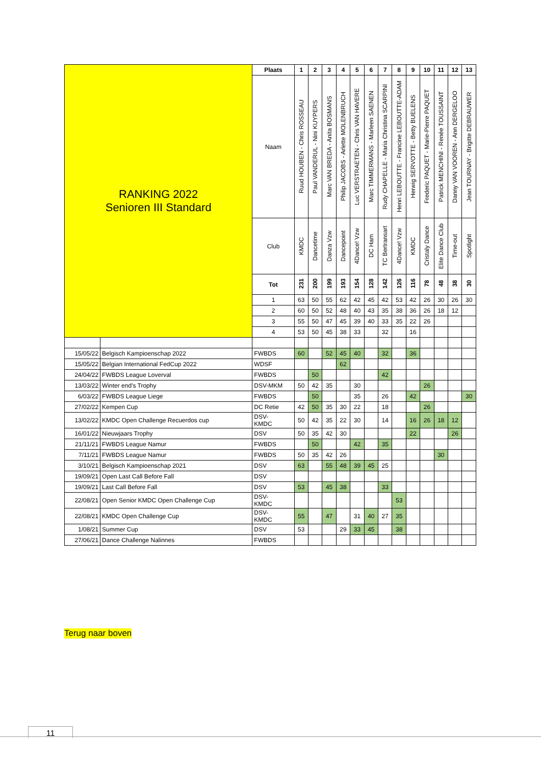| RANKING 2022 Senioren III Standard | | Plaats | 1 | 2 | 3 | 4 | 5 | 6 | 7 | 8 | 9 | 10 | 11 | 12 | 13 |
| | | Naam | Ruud HOUBEN - Chris ROSSEAU | Paul VANDERUL - Nini KUYPERS | Marc VAN BREDA - Anita BOSMANS | Philip JACOBS - Arlette MOLENBRUCH | Luc VERSTRAETEN - Chris VAN HAVERE | Marc TIMMERMANS - Marleen SAENEN | Rudy CHAPELLE - Maria Christina SCARPINI | Henri LEBOUTTE - Francine LEBOUTTE-ADAM | Herwig SERVOTTE - Betty BUELENS | Frederic PAQUET - Marie-Pierre PAQUET | Patrick MENCHINI - Renée TOUSSAINT | Danny VAN VOOREN - Ann DERGELOO | Jean TOURNAY - Brigitte DEBRAUWER |
| | | Club | KMDC | Dancetime | Danza Vzw | Dancepoint | 4Dance! Vzw | DC Ham | TC Bertransart | 4Dance! Vzw | KMDC | Cristaly Dance | Elite Dance Club | Time-out | Spotlight |
| | | Tot | 231 | 200 | 199 | 193 | 154 | 128 | 142 | 126 | 116 | 78 | 48 | 38 | 30 |
| | | 1 | 63 | 50 | 55 | 62 | 42 | 45 | 42 | 53 | 42 | 26 | 30 | 26 | 30 |
| | | 2 | 60 | 50 | 52 | 48 | 40 | 43 | 35 | 38 | 36 | 26 | 18 | 12 | |
| | | 3 | 55 | 50 | 47 | 45 | 39 | 40 | 33 | 35 | 22 | 26 | | | |
| | | 4 | 53 | 50 | 45 | 38 | 33 | | 32 | | 16 | | | | |
| 15/05/22 | Belgisch Kampioenschap 2022 | FWBDS | 60 | | 52 | 45 | 40 | | 32 | | 36 | | | | |
| 15/05/22 | Belgian International FedCup 2022 | WDSF | | | | 62 | | | | | | | | | |
| 24/04/22 | FWBDS League Loverval | FWBDS | | 50 | | | | | 42 | | | | | | |
| 13/03/22 | Winter end's Trophy | DSV-MKM | 50 | 42 | 35 | | 30 | | | | | 26 | | | |
| 6/03/22 | FWBDS League Liege | FWBDS | | 50 | | | 35 | | 26 | | 42 | | | | 30 |
| 27/02/22 | Kempen Cup | DC Retie | 42 | 50 | 35 | 30 | 22 | | 18 | | | 26 | | | |
| 13/02/22 | KMDC Open Challenge Recuerdos cup | DSV- KMDC | 50 | 42 | 35 | 22 | 30 | | 14 | | 16 | 26 | 18 | 12 | |
| 16/01/22 | Nieuwjaars Trophy | DSV | 50 | 35 | 42 | 30 | | | | | 22 | | | 26 | |
| 21/11/21 | FWBDS League Namur | FWBDS | | 50 | | | 42 | | 35 | | | | | | |
| 7/11/21 | FWBDS League Namur | FWBDS | 50 | 35 | 42 | 26 | | | | | | | 30 | | |
| 3/10/21 | Belgisch Kampioenschap 2021 | DSV | 63 | | 55 | 48 | 39 | 45 | 25 | | | | | | |
| 19/09/21 | Open Last Call Before Fall | DSV | | | | | | | | | | | | | |
| 19/09/21 | Last Call Before Fall | DSV | 53 | | 45 | 38 | | | 33 | | | | | | |
| 22/08/21 | Open Senior KMDC Open Challenge Cup | DSV- KMDC | | | | | | | | 53 | | | | | |
| 22/08/21 | KMDC Open Challenge Cup | DSV- KMDC | 55 | | 47 | | 31 | 40 | 27 | 35 | | | | | |
| 1/08/21 | Summer Cup | DSV | 53 | | | 29 | 33 | 45 | | 38 | | | | | |
| 27/06/21 | Dance Challenge Nalinnes | FWBDS | | | | | | | | | | | | | |
Terug naar boven
11